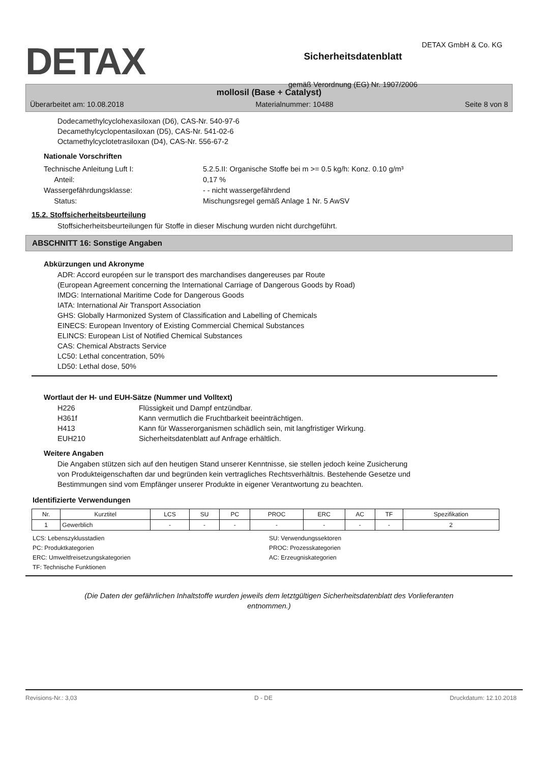DETAX GmbH & Co. KG
DETAX
Sicherheitsdatenblatt
gemäß Verordnung (EG) Nr. 1907/2006
mollosil (Base + Catalyst)
Überarbeitet am: 10.08.2018 Materialnummer: 10488 Seite 8 von 8
Dodecamethylcyclohexasiloxan (D6), CAS-Nr. 540-97-6
Decamethylcyclopentasiloxan (D5), CAS-Nr. 541-02-6
Octamethylcyclotetrasiloxan (D4), CAS-Nr. 556-67-2
Nationale Vorschriften
Technische Anleitung Luft I: 5.2.5.II: Organische Stoffe bei m >= 0.5 kg/h: Konz. 0.10 g/m³ Anteil: 0,17 % Wassergefährdungsklasse: - - nicht wassergefährdend Status: Mischungsregel gemäß Anlage 1 Nr. 5 AwSV
15.2. Stoffsicherheitsbeurteilung
Stoffsicherheitsbeurteilungen für Stoffe in dieser Mischung wurden nicht durchgeführt.
ABSCHNITT 16: Sonstige Angaben
Abkürzungen und Akronyme
ADR: Accord européen sur le transport des marchandises dangereuses par Route
(European Agreement concerning the International Carriage of Dangerous Goods by Road)
IMDG: International Maritime Code for Dangerous Goods
IATA: International Air Transport Association
GHS: Globally Harmonized System of Classification and Labelling of Chemicals
EINECS: European Inventory of Existing Commercial Chemical Substances
ELINCS: European List of Notified Chemical Substances
CAS: Chemical Abstracts Service
LC50: Lethal concentration, 50%
LD50: Lethal dose, 50%
Wortlaut der H- und EUH-Sätze (Nummer und Volltext)
H226 Flüssigkeit und Dampf entzündbar. H361f Kann vermutlich die Fruchtbarkeit beeinträchtigen. H413 Kann für Wasserorganismen schädlich sein, mit langfristiger Wirkung. EUH210 Sicherheitsdatenblatt auf Anfrage erhältlich.
Weitere Angaben
Die Angaben stützen sich auf den heutigen Stand unserer Kenntnisse, sie stellen jedoch keine Zusicherung
von Produkteigenschaften dar und begründen kein vertragliches Rechtsverhältnis. Bestehende Gesetze und
Bestimmungen sind vom Empfänger unserer Produkte in eigener Verantwortung zu beachten.
Identifizierte Verwendungen
| Nr. | Kurztitel | LCS | SU | PC | PROC | ERC | AC | TF | Spezifikation |
| --- | --- | --- | --- | --- | --- | --- | --- | --- | --- |
| 1 | Gewerblich | - | - | - | - | - | - | - | 2 |
LCS: Lebenszyklusstadien SU: Verwendungssektoren PC: Produktkategorien PROC: Prozesskategorien ERC: Umweltfreisetzungskategorien AC: Erzeugniskategorien TF: Technische Funktionen
(Die Daten der gefährlichen Inhaltstoffe wurden jeweils dem letztgültigen Sicherheitsdatenblatt des Vorlieferanten
entnommen.)
Revisions-Nr.: 3,03 D - DE Druckdatum: 12.10.2018